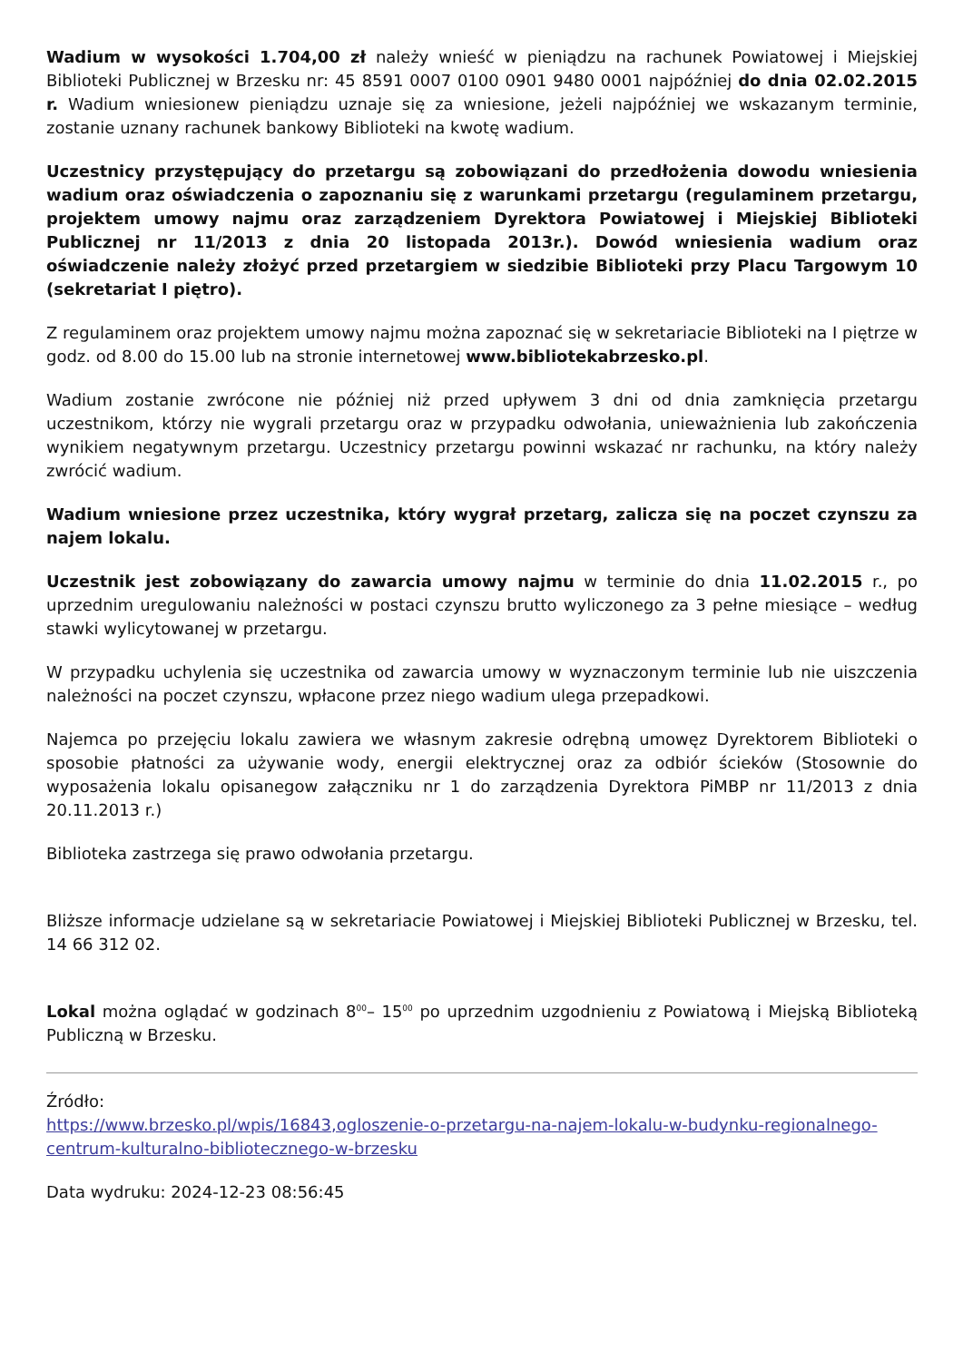Wadium w wysokości 1.704,00 zł należy wnieść w pieniądzu na rachunek Powiatowej i Miejskiej Biblioteki Publicznej w Brzesku nr: 45 8591 0007 0100 0901 9480 0001 najpóźniej do dnia 02.02.2015 r. Wadium wniesionew pieniądzu uznaje się za wniesione, jeżeli najpóźniej we wskazanym terminie, zostanie uznany rachunek bankowy Biblioteki na kwotę wadium.
Uczestnicy przystępujący do przetargu są zobowiązani do przedłożenia dowodu wniesienia wadium oraz oświadczenia o zapoznaniu się z warunkami przetargu (regulaminem przetargu, projektem umowy najmu oraz zarządzeniem Dyrektora Powiatowej i Miejskiej Biblioteki Publicznej nr 11/2013 z dnia 20 listopada 2013r.). Dowód wniesienia wadium oraz oświadczenie należy złożyć przed przetargiem w siedzibie Biblioteki przy Placu Targowym 10 (sekretariat I piętro).
Z regulaminem oraz projektem umowy najmu można zapoznać się w sekretariacie Biblioteki na I piętrze w godz. od 8.00 do 15.00 lub na stronie internetowej www.bibliotekabrzesko.pl.
Wadium zostanie zwrócone nie później niż przed upływem 3 dni od dnia zamknięcia przetargu uczestnikom, którzy nie wygrali przetargu oraz w przypadku odwołania, unieważnienia lub zakończenia wynikiem negatywnym przetargu. Uczestnicy przetargu powinni wskazać nr rachunku, na który należy zwrócić wadium.
Wadium wniesione przez uczestnika, który wygrał przetarg, zalicza się na poczet czynszu za najem lokalu.
Uczestnik jest zobowiązany do zawarcia umowy najmu w terminie do dnia 11.02.2015 r., po uprzednim uregulowaniu należności w postaci czynszu brutto wyliczonego za 3 pełne miesiące – według stawki wylicytowanej w przetargu.
W przypadku uchylenia się uczestnika od zawarcia umowy w wyznaczonym terminie lub nie uiszczenia należności na poczet czynszu, wpłacone przez niego wadium ulega przepadkowi.
Najemca po przejęciu lokalu zawiera we własnym zakresie odrębną umowęz Dyrektorem Biblioteki o sposobie płatności za używanie wody, energii elektrycznej oraz za odbiór ścieków (Stosownie do wyposażenia lokalu opisanegow załączniku nr 1 do zarządzenia Dyrektora PiMBP nr 11/2013 z dnia 20.11.2013 r.)
Biblioteka zastrzega się prawo odwołania przetargu.
Bliższe informacje udzielane są w sekretariacie Powiatowej i Miejskiej Biblioteki Publicznej w Brzesku, tel. 14 66 312 02.
Lokal można oglądać w godzinach 8<sup>00</sup>– 15<sup>00</sup> po uprzednim uzgodnieniu z Powiatową i Miejską Biblioteką Publiczną w Brzesku.
Źródło:
https://www.brzesko.pl/wpis/16843,ogloszenie-o-przetargu-na-najem-lokalu-w-budynku-regionalnego-centrum-kulturalno-bibliotecznego-w-brzesku
Data wydruku: 2024-12-23 08:56:45